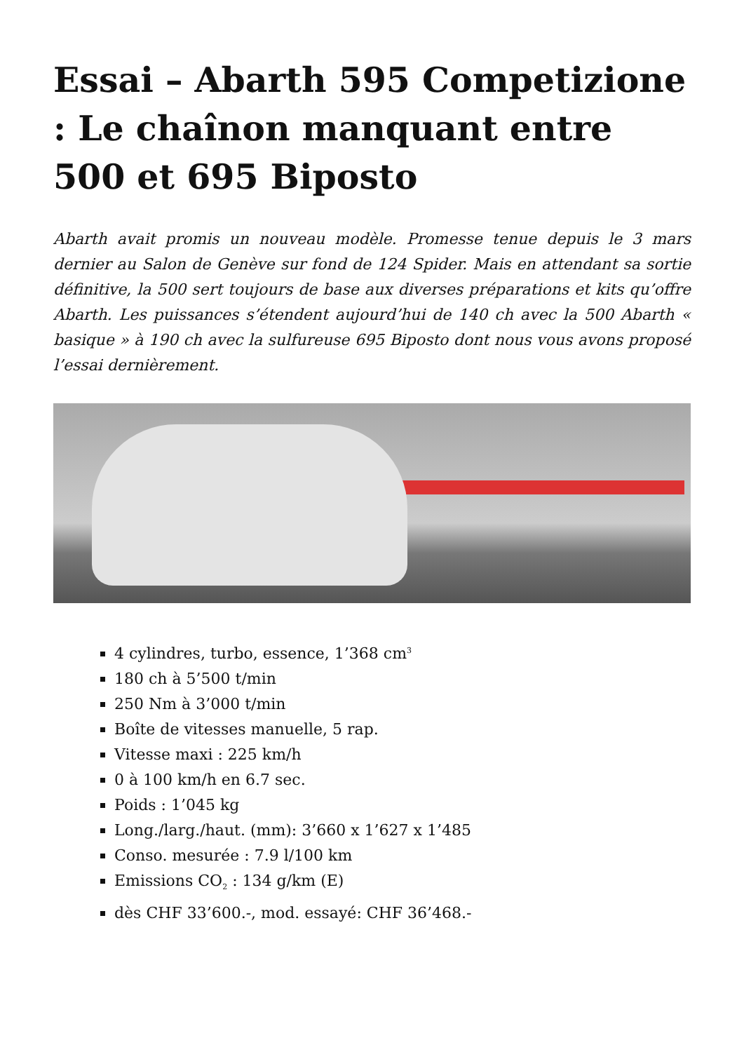Essai – Abarth 595 Competizione : Le chaînon manquant entre 500 et 695 Biposto
Abarth avait promis un nouveau modèle. Promesse tenue depuis le 3 mars dernier au Salon de Genève sur fond de 124 Spider. Mais en attendant sa sortie définitive, la 500 sert toujours de base aux diverses préparations et kits qu’offre Abarth. Les puissances s’étendent aujourd’hui de 140 ch avec la 500 Abarth « basique » à 190 ch avec la sulfureuse 695 Biposto dont nous vous avons proposé l’essai dernièrement.
4 cylindres, turbo, essence, 1’368 cm<sup>3</sup>
180 ch à 5’500 t/min
250 Nm à 3’000 t/min
Boîte de vitesses manuelle, 5 rap.
Vitesse maxi : 225 km/h
0 à 100 km/h en 6.7 sec.
Poids : 1’045 kg
Long./larg./haut. (mm): 3’660 x 1’627 x 1’485
Conso. mesurée : 7.9 l/100 km
Emissions CO<sub>2</sub> : 134 g/km (E)
dès CHF 33’600.-, mod. essayé: CHF 36’468.-